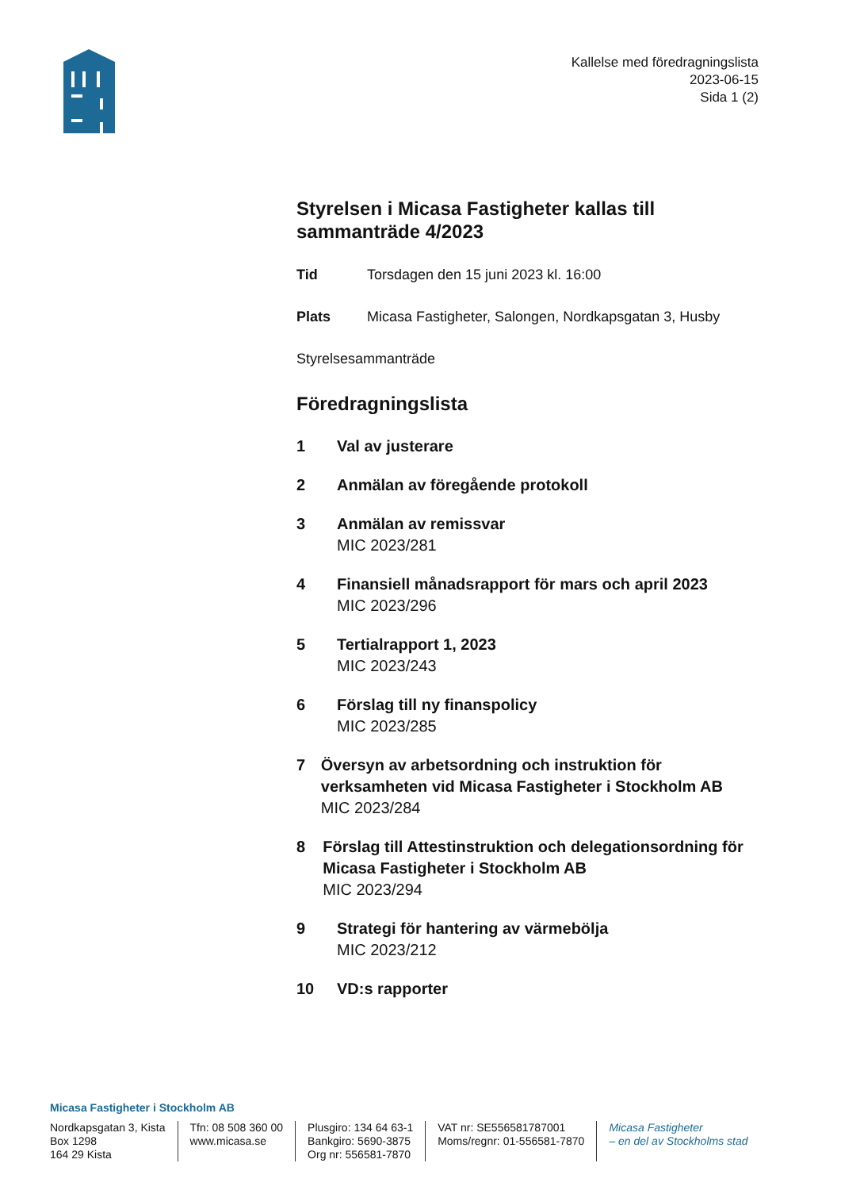Kallelse med föredragningslista
2023-06-15
Sida 1 (2)
Styrelsen i Micasa Fastigheter kallas till sammanträde 4/2023
Tid Torsdagen den 15 juni 2023 kl. 16:00
Plats Micasa Fastigheter, Salongen, Nordkapsgatan 3, Husby
Styrelsesammanträde
Föredragningslista
1 Val av justerare
2 Anmälan av föregående protokoll
3 Anmälan av remissvar
MIC 2023/281
4 Finansiell månadsrapport för mars och april 2023
MIC 2023/296
5 Tertialrapport 1, 2023
MIC 2023/243
6 Förslag till ny finanspolicy
MIC 2023/285
7 Översyn av arbetsordning och instruktion för verksamheten vid Micasa Fastigheter i Stockholm AB
MIC 2023/284
8 Förslag till Attestinstruktion och delegationsordning för Micasa Fastigheter i Stockholm AB
MIC 2023/294
9 Strategi för hantering av värmebölja
MIC 2023/212
10 VD:s rapporter
Micasa Fastigheter i Stockholm AB
Nordkapsgatan 3, Kista
Box 1298
164 29 Kista
Tfn: 08 508 360 00
www.micasa.se
Plusgiro: 134 64 63-1
Bankgiro: 5690-3875
Org nr: 556581-7870
VAT nr: SE556581787001
Moms/regnr: 01-556581-7870
Micasa Fastigheter
– en del av Stockholms stad